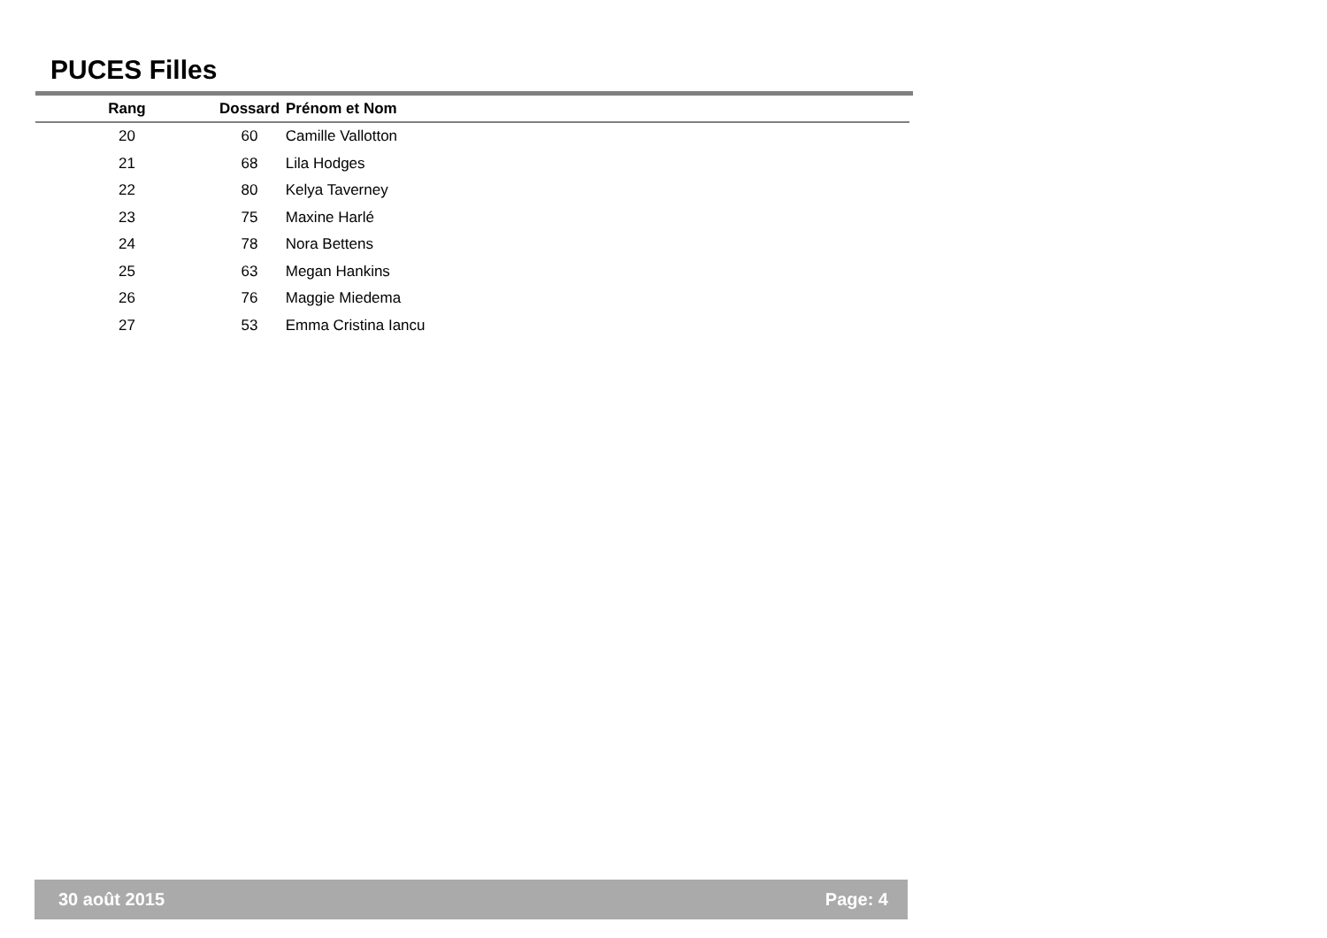PUCES Filles
| Rang | Dossard | Prénom et Nom |
| --- | --- | --- |
| 20 | 60 | Camille Vallotton |
| 21 | 68 | Lila Hodges |
| 22 | 80 | Kelya Taverney |
| 23 | 75 | Maxine Harlé |
| 24 | 78 | Nora Bettens |
| 25 | 63 | Megan Hankins |
| 26 | 76 | Maggie Miedema |
| 27 | 53 | Emma Cristina Iancu |
30 août 2015 Page: 4